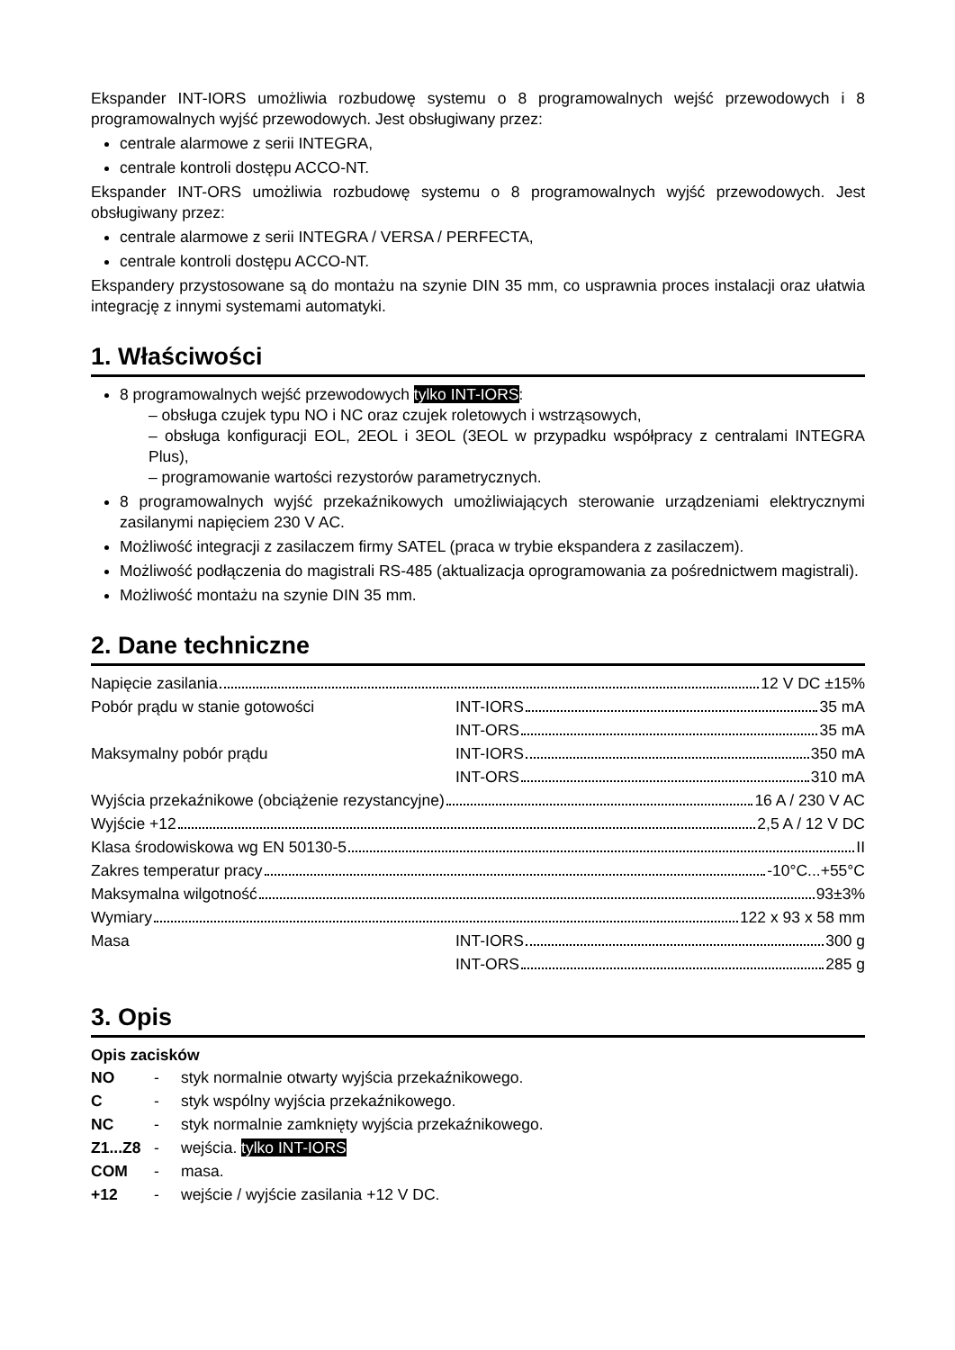Ekspander INT-IORS umożliwia rozbudowę systemu o 8 programowalnych wejść przewodowych i 8 programowalnych wyjść przewodowych. Jest obsługiwany przez:
centrale alarmowe z serii INTEGRA,
centrale kontroli dostępu ACCO-NT.
Ekspander INT-ORS umożliwia rozbudowę systemu o 8 programowalnych wyjść przewodowych. Jest obsługiwany przez:
centrale alarmowe z serii INTEGRA / VERSA / PERFECTA,
centrale kontroli dostępu ACCO-NT.
Ekspandery przystosowane są do montażu na szynie DIN 35 mm, co usprawnia proces instalacji oraz ułatwia integrację z innymi systemami automatyki.
1. Właściwości
8 programowalnych wejść przewodowych tylko INT-IORS:
– obsługa czujek typu NO i NC oraz czujek roletowych i wstrząsowych,
– obsługa konfiguracji EOL, 2EOL i 3EOL (3EOL w przypadku współpracy z centralami INTEGRA Plus),
– programowanie wartości rezystorów parametrycznych.
8 programowalnych wyjść przekaźnikowych umożliwiających sterowanie urządzeniami elektrycznymi zasilanymi napięciem 230 V AC.
Możliwość integracji z zasilaczem firmy SATEL (praca w trybie ekspandera z zasilaczem).
Możliwość podłączenia do magistrali RS-485 (aktualizacja oprogramowania za pośrednictwem magistrali).
Możliwość montażu na szynie DIN 35 mm.
2. Dane techniczne
| Napięcie zasilania 12 V DC ±15% | |
| Pobór prądu w stanie gotowości | INT-IORS 35 mA |
| | INT-ORS 35 mA |
| Maksymalny pobór prądu | INT-IORS 350 mA |
| | INT-ORS 310 mA |
| Wyjścia przekaźnikowe (obciążenie rezystancyjne) 16 A / 230 V AC | |
| Wyjście +12 2,5 A / 12 V DC | |
| Klasa środowiskowa wg EN 50130-5 II | |
| Zakres temperatur pracy -10°C...+55°C | |
| Maksymalna wilgotność 93±3% | |
| Wymiary 122 x 93 x 58 mm | |
| Masa | INT-IORS 300 g |
| | INT-ORS 285 g |
3. Opis
Opis zacisków
| NO | - | styk normalnie otwarty wyjścia przekaźnikowego. |
| C | - | styk wspólny wyjścia przekaźnikowego. |
| NC | - | styk normalnie zamknięty wyjścia przekaźnikowego. |
| Z1...Z8 | - | wejścia. tylko INT-IORS |
| COM | - | masa. |
| +12 | - | wejście / wyjście zasilania +12 V DC. |